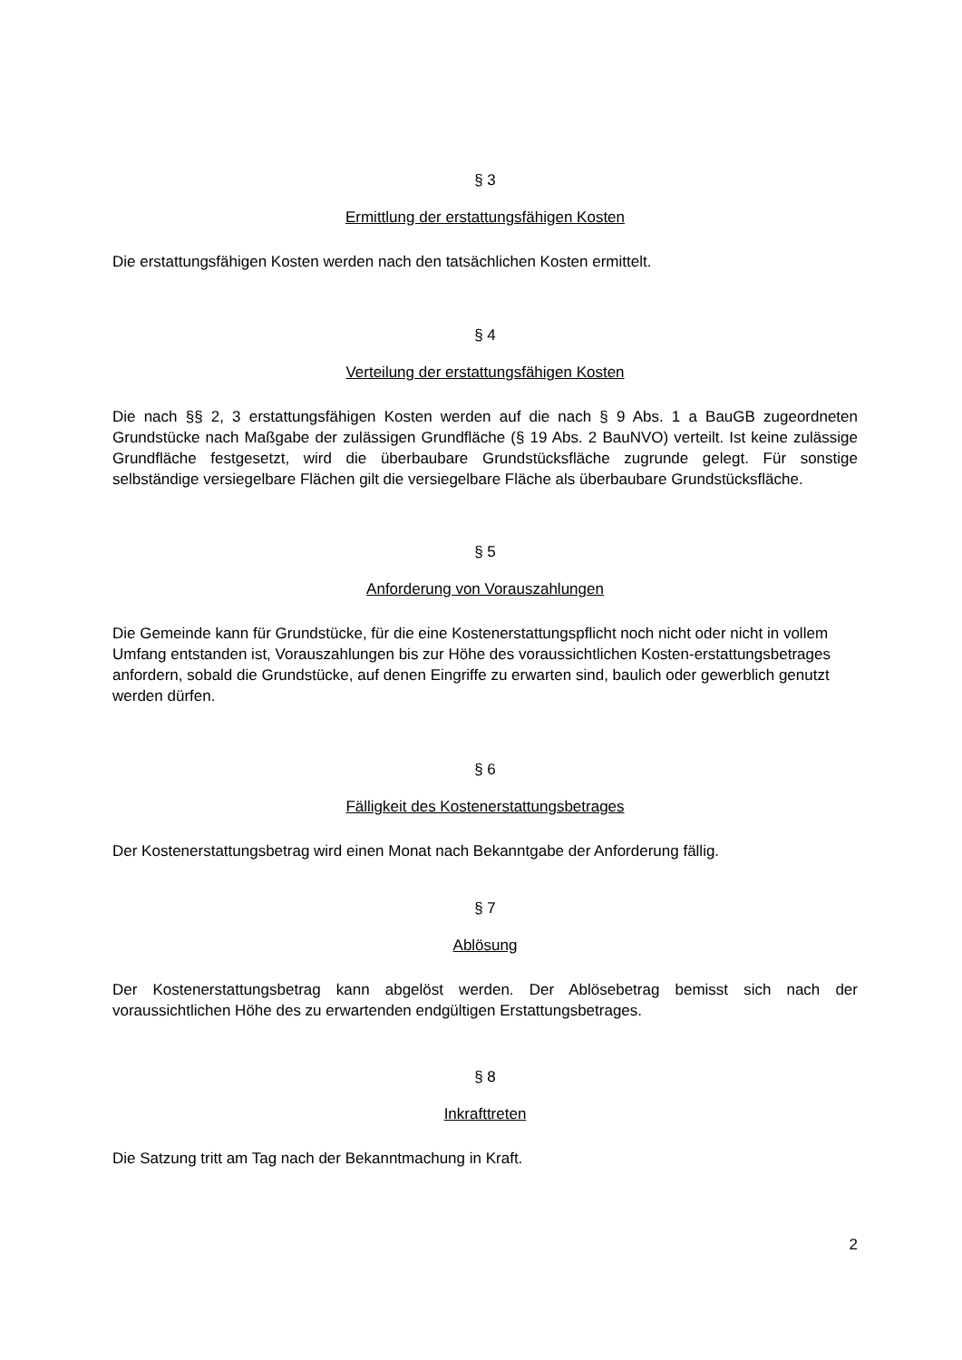§ 3
Ermittlung der erstattungsfähigen Kosten
Die erstattungsfähigen Kosten werden nach den tatsächlichen Kosten ermittelt.
§ 4
Verteilung der erstattungsfähigen Kosten
Die nach §§ 2, 3 erstattungsfähigen Kosten werden auf die nach § 9 Abs. 1 a BauGB zugeordneten Grundstücke nach Maßgabe der zulässigen Grundfläche (§ 19 Abs. 2 BauNVO) verteilt. Ist keine zulässige Grundfläche festgesetzt, wird die überbaubare Grundstücksfläche zugrunde gelegt. Für sonstige selbständige versiegelbare Flächen gilt die versiegelbare Fläche als überbaubare Grundstücksfläche.
§ 5
Anforderung von Vorauszahlungen
Die Gemeinde kann für Grundstücke, für die eine Kostenerstattungspflicht noch nicht oder nicht in vollem Umfang entstanden ist, Vorauszahlungen bis zur Höhe des voraussichtlichen Kosten-erstattungsbetrages anfordern, sobald die Grundstücke, auf denen Eingriffe zu erwarten sind, baulich oder gewerblich genutzt werden dürfen.
§ 6
Fälligkeit des Kostenerstattungsbetrages
Der Kostenerstattungsbetrag wird einen Monat nach Bekanntgabe der Anforderung fällig.
§ 7
Ablösung
Der Kostenerstattungsbetrag kann abgelöst werden. Der Ablösebetrag bemisst sich nach der voraussichtlichen Höhe des zu erwartenden endgültigen Erstattungsbetrages.
§ 8
Inkrafttreten
Die Satzung tritt am Tag nach der Bekanntmachung in Kraft.
2